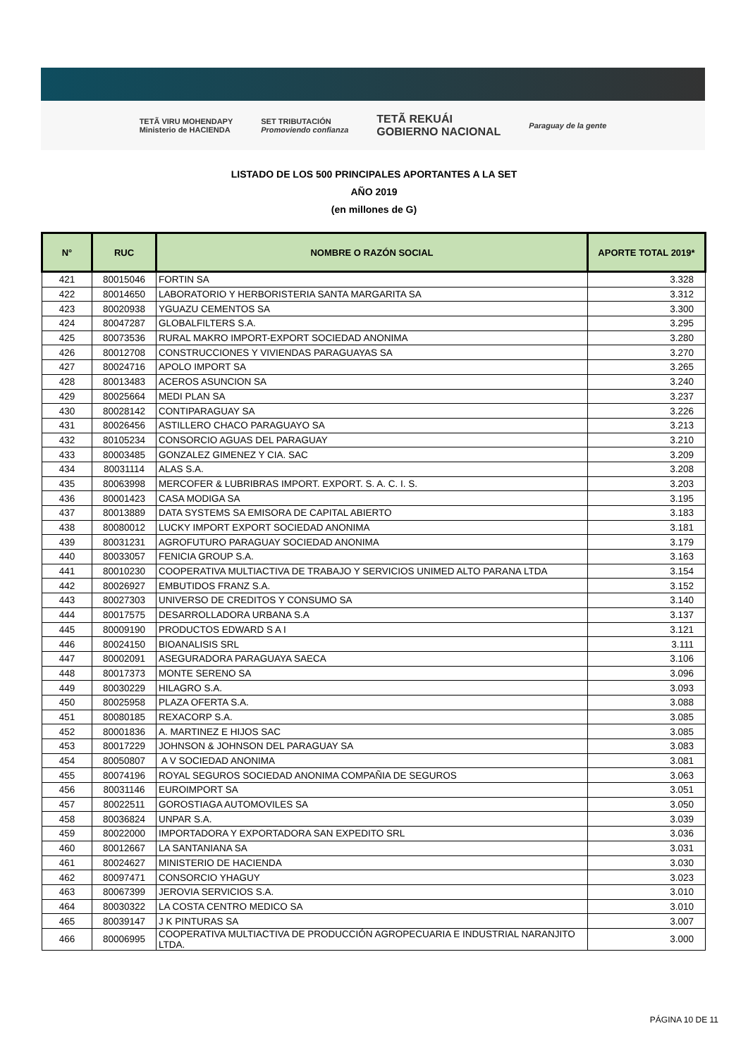TETÃ VIRU MOHENDAPY
Ministerio de HACIENDA SET TRIBUTACIÓN
Promoviendo confianza TETÃ REKUÁI
GOBIERNO NACIONAL Paraguay de la gente
LISTADO DE LOS 500 PRINCIPALES APORTANTES A LA SET
AÑO 2019
(en millones de G)
| N° | RUC | NOMBRE O RAZÓN SOCIAL | APORTE TOTAL 2019* |
| --- | --- | --- | --- |
| 421 | 80015046 | FORTIN SA | 3.328 |
| 422 | 80014650 | LABORATORIO Y HERBORISTERIA SANTA MARGARITA SA | 3.312 |
| 423 | 80020938 | YGUAZU CEMENTOS SA | 3.300 |
| 424 | 80047287 | GLOBALFILTERS S.A. | 3.295 |
| 425 | 80073536 | RURAL MAKRO IMPORT-EXPORT SOCIEDAD ANONIMA | 3.280 |
| 426 | 80012708 | CONSTRUCCIONES Y VIVIENDAS PARAGUAYAS SA | 3.270 |
| 427 | 80024716 | APOLO IMPORT SA | 3.265 |
| 428 | 80013483 | ACEROS ASUNCION SA | 3.240 |
| 429 | 80025664 | MEDI PLAN SA | 3.237 |
| 430 | 80028142 | CONTIPARAGUAY SA | 3.226 |
| 431 | 80026456 | ASTILLERO CHACO PARAGUAYO SA | 3.213 |
| 432 | 80105234 | CONSORCIO AGUAS DEL PARAGUAY | 3.210 |
| 433 | 80003485 | GONZALEZ GIMENEZ Y CIA. SAC | 3.209 |
| 434 | 80031114 | ALAS S.A. | 3.208 |
| 435 | 80063998 | MERCOFER & LUBRIBRAS IMPORT. EXPORT. S. A. C. I. S. | 3.203 |
| 436 | 80001423 | CASA MODIGA SA | 3.195 |
| 437 | 80013889 | DATA SYSTEMS SA EMISORA DE CAPITAL ABIERTO | 3.183 |
| 438 | 80080012 | LUCKY IMPORT EXPORT SOCIEDAD ANONIMA | 3.181 |
| 439 | 80031231 | AGROFUTURO PARAGUAY SOCIEDAD ANONIMA | 3.179 |
| 440 | 80033057 | FENICIA GROUP S.A. | 3.163 |
| 441 | 80010230 | COOPERATIVA MULTIACTIVA DE TRABAJO Y SERVICIOS UNIMED ALTO PARANA LTDA | 3.154 |
| 442 | 80026927 | EMBUTIDOS FRANZ S.A. | 3.152 |
| 443 | 80027303 | UNIVERSO DE CREDITOS Y CONSUMO SA | 3.140 |
| 444 | 80017575 | DESARROLLADORA URBANA S.A | 3.137 |
| 445 | 80009190 | PRODUCTOS EDWARD S A I | 3.121 |
| 446 | 80024150 | BIOANALISIS SRL | 3.111 |
| 447 | 80002091 | ASEGURADORA PARAGUAYA SAECA | 3.106 |
| 448 | 80017373 | MONTE SERENO SA | 3.096 |
| 449 | 80030229 | HILAGRO S.A. | 3.093 |
| 450 | 80025958 | PLAZA OFERTA S.A. | 3.088 |
| 451 | 80080185 | REXACORP S.A. | 3.085 |
| 452 | 80001836 | A. MARTINEZ E HIJOS SAC | 3.085 |
| 453 | 80017229 | JOHNSON & JOHNSON DEL PARAGUAY SA | 3.083 |
| 454 | 80050807 | A V SOCIEDAD ANONIMA | 3.081 |
| 455 | 80074196 | ROYAL SEGUROS SOCIEDAD ANONIMA COMPAÑIA DE SEGUROS | 3.063 |
| 456 | 80031146 | EUROIMPORT SA | 3.051 |
| 457 | 80022511 | GOROSTIAGA AUTOMOVILES SA | 3.050 |
| 458 | 80036824 | UNPAR S.A. | 3.039 |
| 459 | 80022000 | IMPORTADORA Y EXPORTADORA SAN EXPEDITO SRL | 3.036 |
| 460 | 80012667 | LA SANTANIANA SA | 3.031 |
| 461 | 80024627 | MINISTERIO DE HACIENDA | 3.030 |
| 462 | 80097471 | CONSORCIO YHAGUY | 3.023 |
| 463 | 80067399 | JEROVIA SERVICIOS S.A. | 3.010 |
| 464 | 80030322 | LA COSTA CENTRO MEDICO SA | 3.010 |
| 465 | 80039147 | J K PINTURAS SA | 3.007 |
| 466 | 80006995 | COOPERATIVA MULTIACTIVA DE PRODUCCIÓN AGROPECUARIA E INDUSTRIAL NARANJITO LTDA. | 3.000 |
PÁGINA 10 DE 11